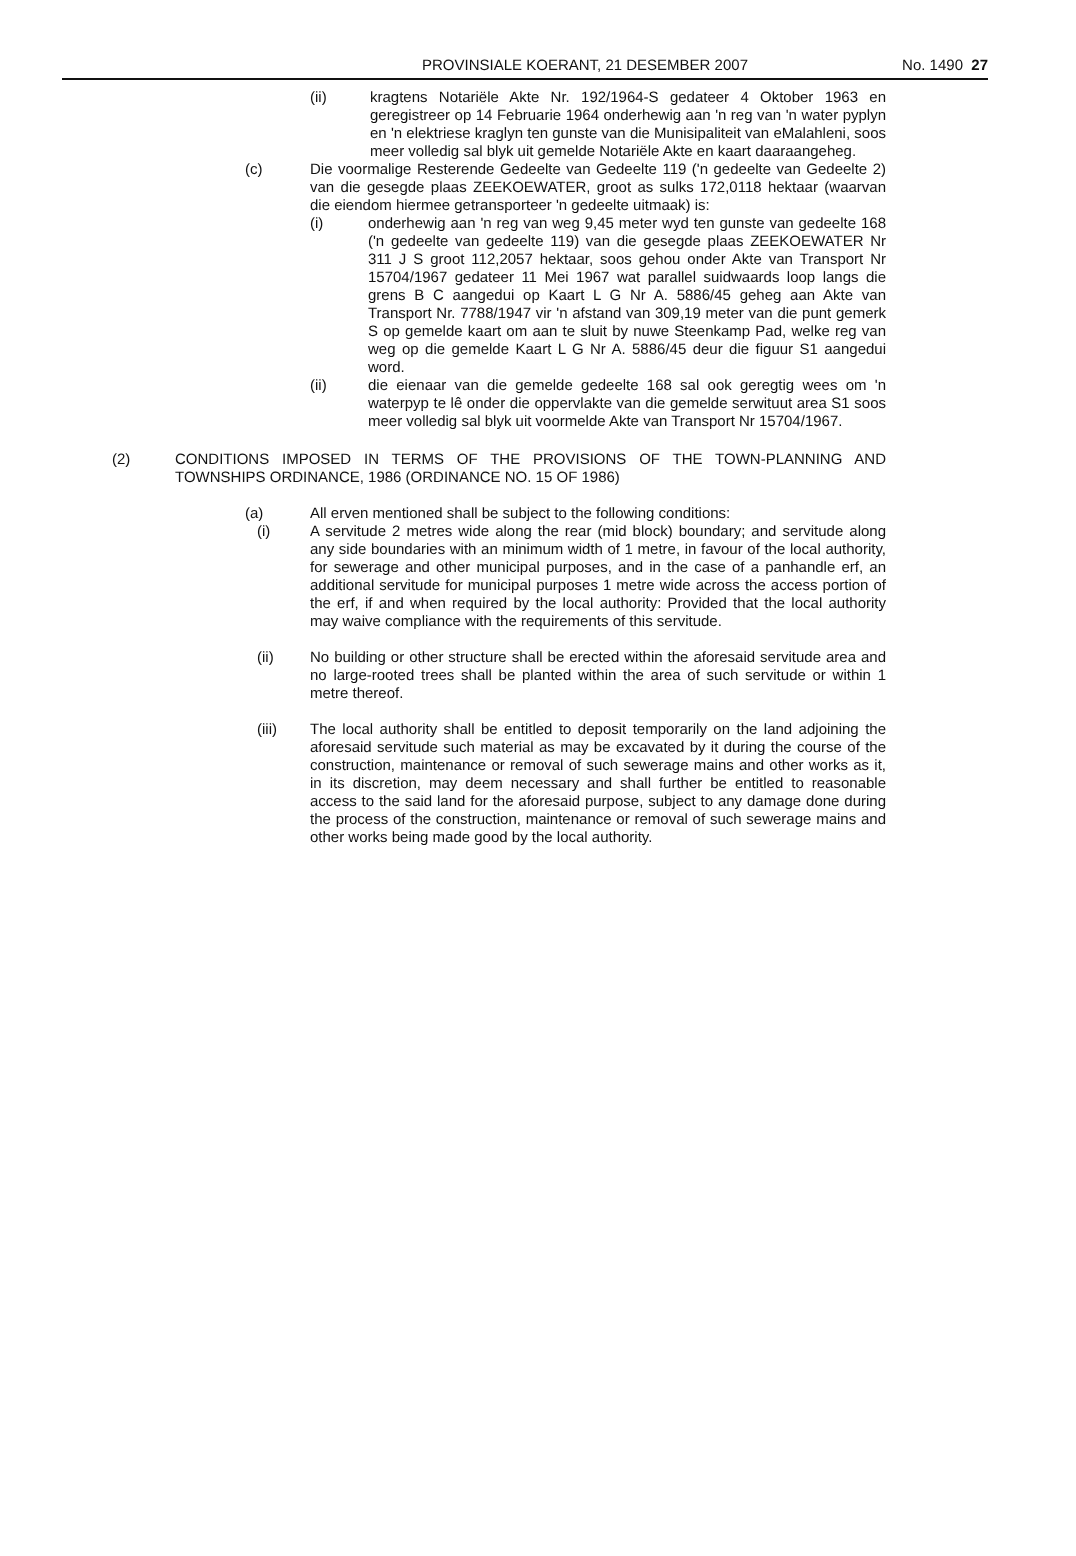PROVINSIALE KOERANT, 21 DESEMBER 2007 No. 1490 27
(ii) kragtens Notariële Akte Nr. 192/1964-S gedateer 4 Oktober 1963 en geregistreer op 14 Februarie 1964 onderhewig aan 'n reg van 'n water pyplyn en 'n elektriese kraglyn ten gunste van die Munisipaliteit van eMalahleni, soos meer volledig sal blyk uit gemelde Notariële Akte en kaart daaraangeheg.
(c) Die voormalige Resterende Gedeelte van Gedeelte 119 ('n gedeelte van Gedeelte 2) van die gesegde plaas ZEEKOEWATER, groot as sulks 172,0118 hektaar (waarvan die eiendom hiermee getransporteer 'n gedeelte uitmaak) is:
(i) onderhewig aan 'n reg van weg 9,45 meter wyd ten gunste van gedeelte 168 ('n gedeelte van gedeelte 119) van die gesegde plaas ZEEKOEWATER Nr 311 J S groot 112,2057 hektaar, soos gehou onder Akte van Transport Nr 15704/1967 gedateer 11 Mei 1967 wat parallel suidwaards loop langs die grens B C aangedui op Kaart L G Nr A. 5886/45 geheg aan Akte van Transport Nr. 7788/1947 vir 'n afstand van 309,19 meter van die punt gemerk S op gemelde kaart om aan te sluit by nuwe Steenkamp Pad, welke reg van weg op die gemelde Kaart L G Nr A. 5886/45 deur die figuur S1 aangedui word.
(ii) die eienaar van die gemelde gedeelte 168 sal ook geregtig wees om 'n waterpyp te lê onder die oppervlakte van die gemelde serwituut area S1 soos meer volledig sal blyk uit voormelde Akte van Transport Nr 15704/1967.
(2) CONDITIONS IMPOSED IN TERMS OF THE PROVISIONS OF THE TOWN-PLANNING AND TOWNSHIPS ORDINANCE, 1986 (ORDINANCE NO. 15 OF 1986)
(a) All erven mentioned shall be subject to the following conditions:
(i) A servitude 2 metres wide along the rear (mid block) boundary; and servitude along any side boundaries with an minimum width of 1 metre, in favour of the local authority, for sewerage and other municipal purposes, and in the case of a panhandle erf, an additional servitude for municipal purposes 1 metre wide across the access portion of the erf, if and when required by the local authority: Provided that the local authority may waive compliance with the requirements of this servitude.
(ii) No building or other structure shall be erected within the aforesaid servitude area and no large-rooted trees shall be planted within the area of such servitude or within 1 metre thereof.
(iii) The local authority shall be entitled to deposit temporarily on the land adjoining the aforesaid servitude such material as may be excavated by it during the course of the construction, maintenance or removal of such sewerage mains and other works as it, in its discretion, may deem necessary and shall further be entitled to reasonable access to the said land for the aforesaid purpose, subject to any damage done during the process of the construction, maintenance or removal of such sewerage mains and other works being made good by the local authority.